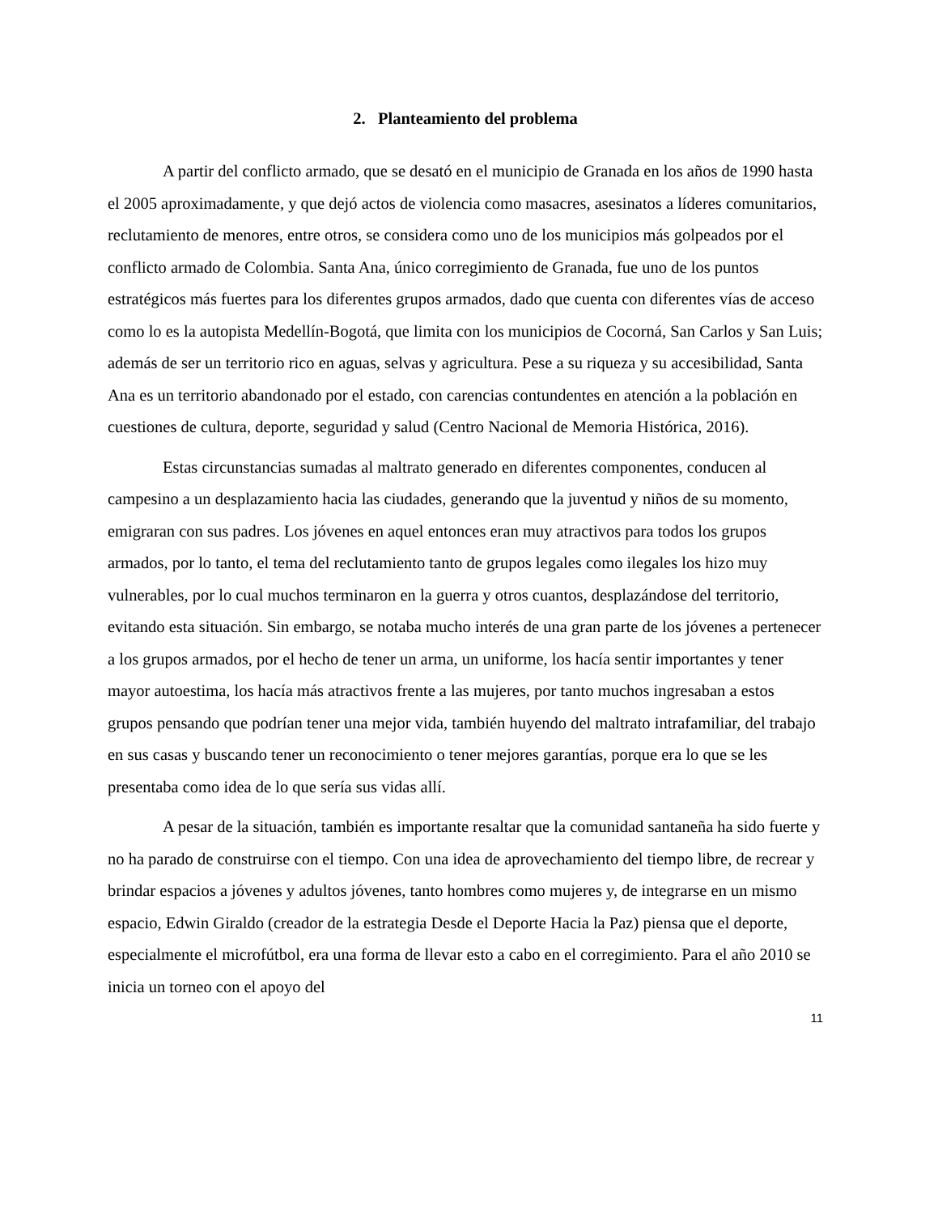2. Planteamiento del problema
A partir del conflicto armado, que se desató en el municipio de Granada en los años de 1990 hasta el 2005 aproximadamente, y que dejó actos de violencia como masacres, asesinatos a líderes comunitarios, reclutamiento de menores, entre otros, se considera como uno de los municipios más golpeados por el conflicto armado de Colombia. Santa Ana, único corregimiento de Granada, fue uno de los puntos estratégicos más fuertes para los diferentes grupos armados, dado que cuenta con diferentes vías de acceso como lo es la autopista Medellín-Bogotá, que limita con los municipios de Cocorná, San Carlos y San Luis; además de ser un territorio rico en aguas, selvas y agricultura. Pese a su riqueza y su accesibilidad, Santa Ana es un territorio abandonado por el estado, con carencias contundentes en atención a la población en cuestiones de cultura, deporte, seguridad y salud (Centro Nacional de Memoria Histórica, 2016).
Estas circunstancias sumadas al maltrato generado en diferentes componentes, conducen al campesino a un desplazamiento hacia las ciudades, generando que la juventud y niños de su momento, emigraran con sus padres. Los jóvenes en aquel entonces eran muy atractivos para todos los grupos armados, por lo tanto, el tema del reclutamiento tanto de grupos legales como ilegales los hizo muy vulnerables, por lo cual muchos terminaron en la guerra y otros cuantos, desplazándose del territorio, evitando esta situación. Sin embargo, se notaba mucho interés de una gran parte de los jóvenes a pertenecer a los grupos armados, por el hecho de tener un arma, un uniforme, los hacía sentir importantes y tener mayor autoestima, los hacía más atractivos frente a las mujeres, por tanto muchos ingresaban a estos grupos pensando que podrían tener una mejor vida, también huyendo del maltrato intrafamiliar, del trabajo en sus casas y buscando tener un reconocimiento o tener mejores garantías, porque era lo que se les presentaba como idea de lo que sería sus vidas allí.
A pesar de la situación, también es importante resaltar que la comunidad santaneña ha sido fuerte y no ha parado de construirse con el tiempo. Con una idea de aprovechamiento del tiempo libre, de recrear y brindar espacios a jóvenes y adultos jóvenes, tanto hombres como mujeres y, de integrarse en un mismo espacio, Edwin Giraldo (creador de la estrategia Desde el Deporte Hacia la Paz) piensa que el deporte, especialmente el microfútbol, era una forma de llevar esto a cabo en el corregimiento. Para el año 2010 se inicia un torneo con el apoyo del
11